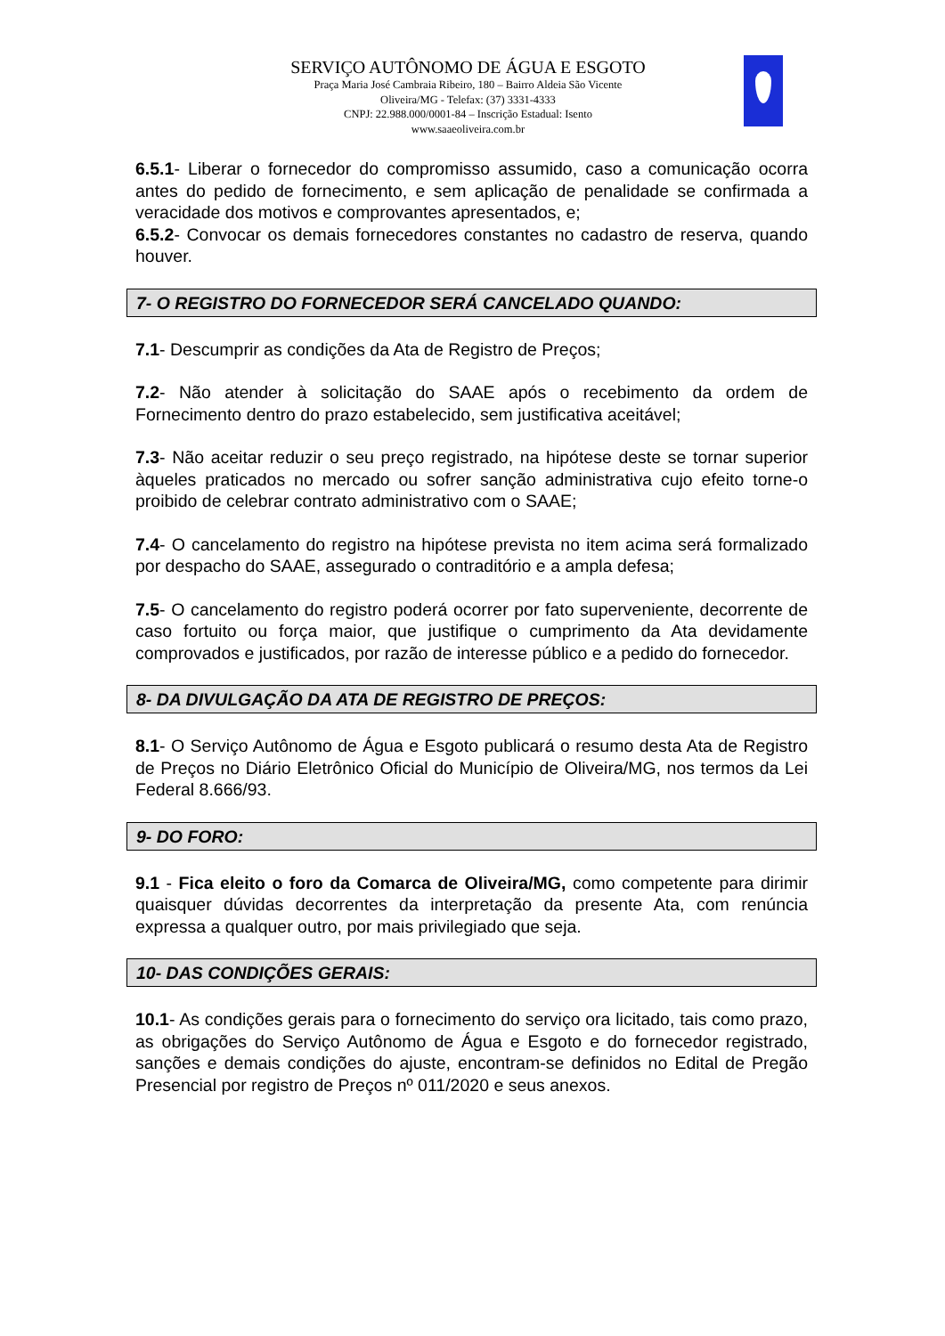SERVIÇO AUTÔNOMO DE ÁGUA E ESGOTO
Praça Maria José Cambraia Ribeiro, 180 – Bairro Aldeia São Vicente
Oliveira/MG - Telefax: (37) 3331-4333
CNPJ: 22.988.000/0001-84 – Inscrição Estadual: Isento
www.saaeoliveira.com.br
6.5.1- Liberar o fornecedor do compromisso assumido, caso a comunicação ocorra antes do pedido de fornecimento, e sem aplicação de penalidade se confirmada a veracidade dos motivos e comprovantes apresentados, e;
6.5.2- Convocar os demais fornecedores constantes no cadastro de reserva, quando houver.
7- O REGISTRO DO FORNECEDOR SERÁ CANCELADO QUANDO:
7.1- Descumprir as condições da Ata de Registro de Preços;
7.2- Não atender à solicitação do SAAE após o recebimento da ordem de Fornecimento dentro do prazo estabelecido, sem justificativa aceitável;
7.3- Não aceitar reduzir o seu preço registrado, na hipótese deste se tornar superior àqueles praticados no mercado ou sofrer sanção administrativa cujo efeito torne-o proibido de celebrar contrato administrativo com o SAAE;
7.4- O cancelamento do registro na hipótese prevista no item acima será formalizado por despacho do SAAE, assegurado o contraditório e a ampla defesa;
7.5- O cancelamento do registro poderá ocorrer por fato superveniente, decorrente de caso fortuito ou força maior, que justifique o cumprimento da Ata devidamente comprovados e justificados, por razão de interesse público e a pedido do fornecedor.
8- DA DIVULGAÇÃO DA ATA DE REGISTRO DE PREÇOS:
8.1- O Serviço Autônomo de Água e Esgoto publicará o resumo desta Ata de Registro de Preços no Diário Eletrônico Oficial do Município de Oliveira/MG, nos termos da Lei Federal 8.666/93.
9- DO FORO:
9.1 - Fica eleito o foro da Comarca de Oliveira/MG, como competente para dirimir quaisquer dúvidas decorrentes da interpretação da presente Ata, com renúncia expressa a qualquer outro, por mais privilegiado que seja.
10- DAS CONDIÇÕES GERAIS:
10.1- As condições gerais para o fornecimento do serviço ora licitado, tais como prazo, as obrigações do Serviço Autônomo de Água e Esgoto e do fornecedor registrado, sanções e demais condições do ajuste, encontram-se definidos no Edital de Pregão Presencial por registro de Preços nº 011/2020 e seus anexos.